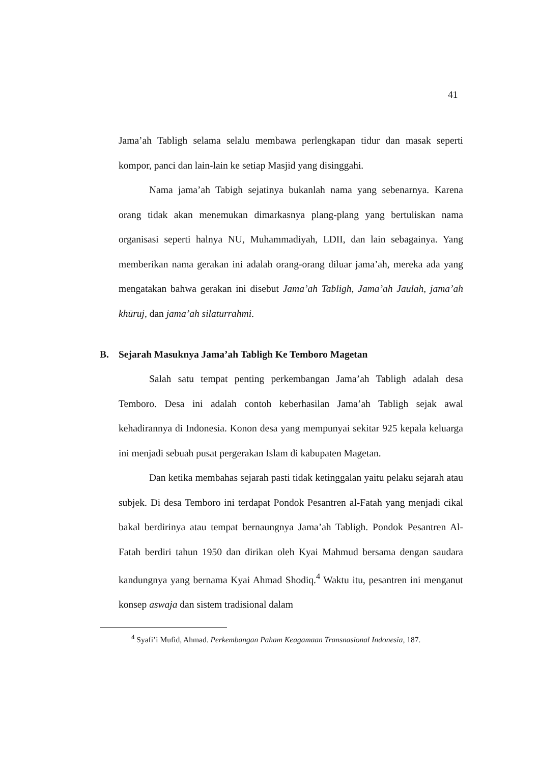41
Jama’ah Tabligh selama selalu membawa perlengkapan tidur dan masak seperti kompor, panci dan lain-lain ke setiap Masjid yang disinggahi.
Nama jama’ah Tabigh sejatinya bukanlah nama yang sebenarnya. Karena orang tidak akan menemukan dimarkasnya plang-plang yang bertuliskan nama organisasi seperti halnya NU, Muhammadiyah, LDII, dan lain sebagainya. Yang memberikan nama gerakan ini adalah orang-orang diluar jama’ah, mereka ada yang mengatakan bahwa gerakan ini disebut Jama’ah Tabligh, Jama’ah Jaulah, jama’ah khūruj, dan jama’ah silaturrahmi.
B. Sejarah Masuknya Jama’ah Tabligh Ke Temboro Magetan
Salah satu tempat penting perkembangan Jama’ah Tabligh adalah desa Temboro. Desa ini adalah contoh keberhasilan Jama’ah Tabligh sejak awal kehadirannya di Indonesia. Konon desa yang mempunyai sekitar 925 kepala keluarga ini menjadi sebuah pusat pergerakan Islam di kabupaten Magetan.
Dan ketika membahas sejarah pasti tidak ketinggalan yaitu pelaku sejarah atau subjek. Di desa Temboro ini terdapat Pondok Pesantren al-Fatah yang menjadi cikal bakal berdirinya atau tempat bernaungnya Jama’ah Tabligh. Pondok Pesantren Al-Fatah berdiri tahun 1950 dan dirikan oleh Kyai Mahmud bersama dengan saudara kandungnya yang bernama Kyai Ahmad Shodiq.<sup>4</sup> Waktu itu, pesantren ini menganut konsep aswaja dan sistem tradisional dalam
<sup>4</sup> Syafi’i Mufid, Ahmad. Perkembangan Paham Keagamaan Transnasional Indonesia, 187.